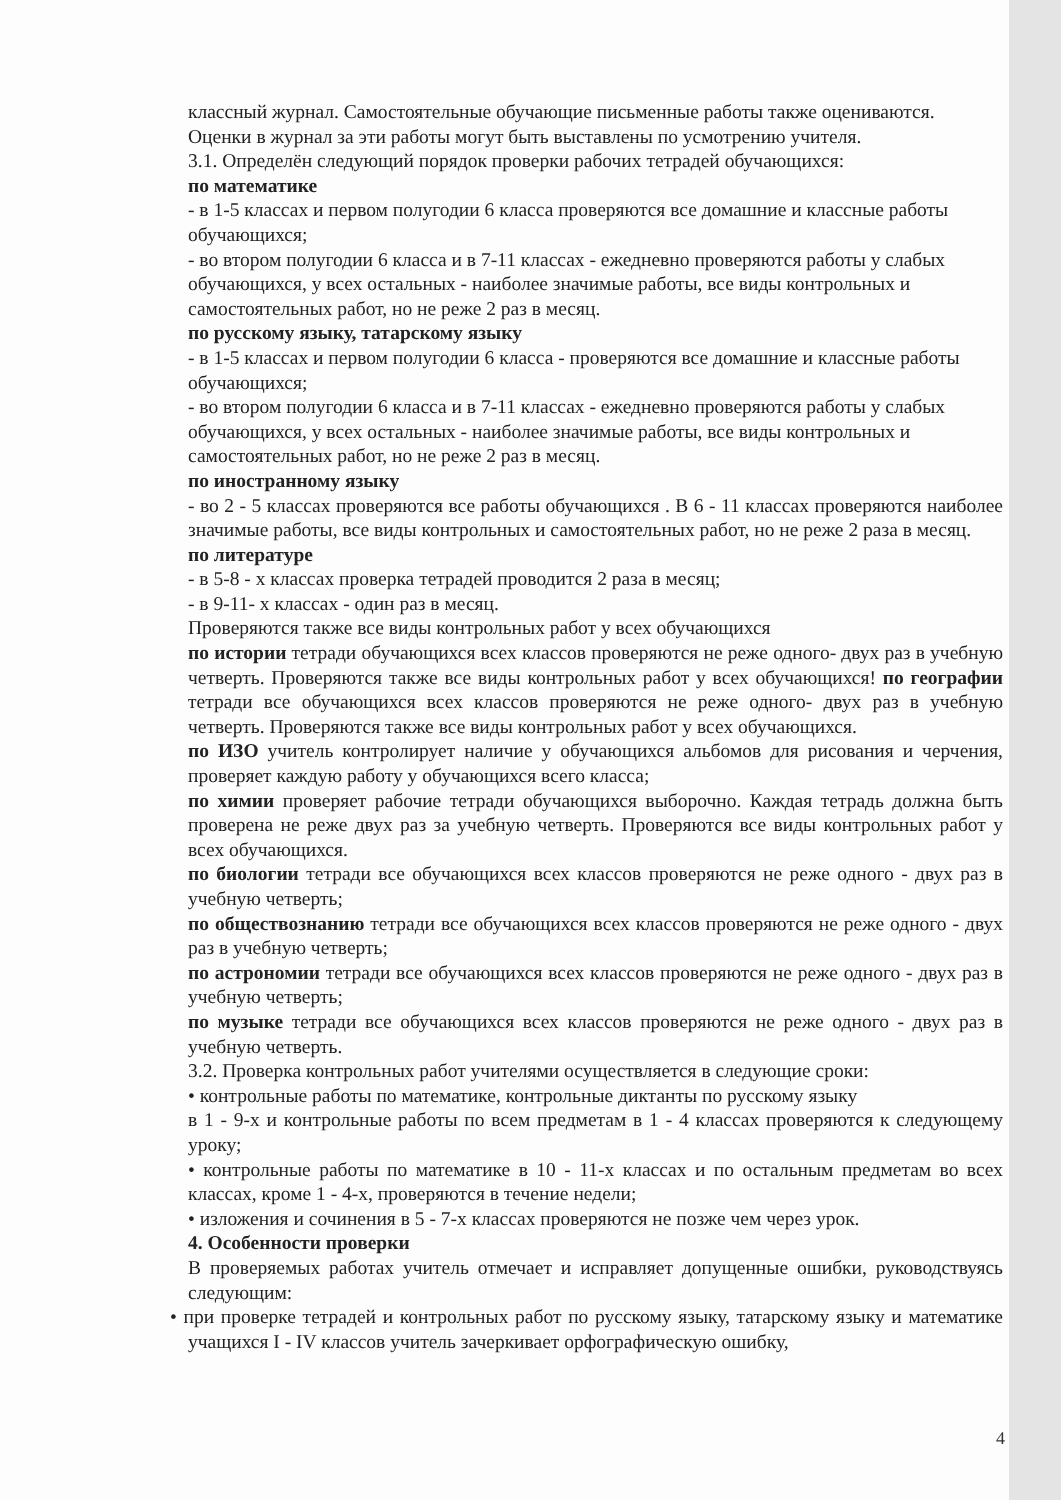классный журнал. Самостоятельные обучающие письменные работы также оцениваются.
Оценки в журнал за эти работы могут быть выставлены по усмотрению учителя.
3.1. Определён следующий порядок проверки рабочих тетрадей обучающихся:
по математике
- в 1-5 классах и первом полугодии 6 класса проверяются все домашние и классные работы обучающихся;
- во втором полугодии 6 класса и в 7-11 классах - ежедневно проверяются работы у слабых обучающихся, у всех остальных - наиболее значимые работы, все виды контрольных и самостоятельных работ, но не реже 2 раз в месяц.
по русскому языку, татарскому языку
- в 1-5 классах и первом полугодии 6 класса - проверяются все домашние и классные работы обучающихся;
- во втором полугодии 6 класса и в 7-11 классах - ежедневно проверяются работы у слабых обучающихся, у всех остальных - наиболее значимые работы, все виды контрольных и самостоятельных работ, но не реже 2 раз в месяц.
по иностранному языку
- во 2 - 5 классах проверяются все работы обучающихся . В 6 - 11 классах проверяются наиболее значимые работы, все виды контрольных и самостоятельных работ, но не реже 2 раза в месяц.
по литературе
- в 5-8 - х классах проверка тетрадей проводится 2 раза в месяц;
- в 9-11- х классах - один раз в месяц.
Проверяются также все виды контрольных работ у всех обучающихся
по истории тетради обучающихся всех классов проверяются не реже одного- двух раз в учебную четверть. Проверяются также все виды контрольных работ у всех обучающихся! по географии тетради все обучающихся всех классов проверяются не реже одного- двух раз в учебную четверть. Проверяются также все виды контрольных работ у всех обучающихся.
по ИЗО учитель контролирует наличие у обучающихся альбомов для рисования и черчения, проверяет каждую работу у обучающихся всего класса;
по химии проверяет рабочие тетради обучающихся выборочно. Каждая тетрадь должна быть проверена не реже двух раз за учебную четверть. Проверяются все виды контрольных работ у всех обучающихся.
по биологии тетради все обучающихся всех классов проверяются не реже одного - двух раз в учебную четверть;
по обществознанию тетради все обучающихся всех классов проверяются не реже одного - двух раз в учебную четверть;
по астрономии тетради все обучающихся всех классов проверяются не реже одного - двух раз в учебную четверть;
по музыке тетради все обучающихся всех классов проверяются не реже одного - двух раз в учебную четверть.
3.2. Проверка контрольных работ учителями осуществляется в следующие сроки:
• контрольные работы по математике, контрольные диктанты по русскому языку
в 1 - 9-х и контрольные работы по всем предметам в 1 - 4 классах проверяются к следующему уроку;
• контрольные работы по математике в 10 - 11-х классах и по остальным предметам во всех классах, кроме 1 - 4-х, проверяются в течение недели;
• изложения и сочинения в 5 - 7-х классах проверяются не позже чем через урок.
4. Особенности проверки
В проверяемых работах учитель отмечает и исправляет допущенные ошибки, руководствуясь следующим:
• при проверке тетрадей и контрольных работ по русскому языку, татарскому языку и математике учащихся I - IV классов учитель зачеркивает орфографическую ошибку,
4